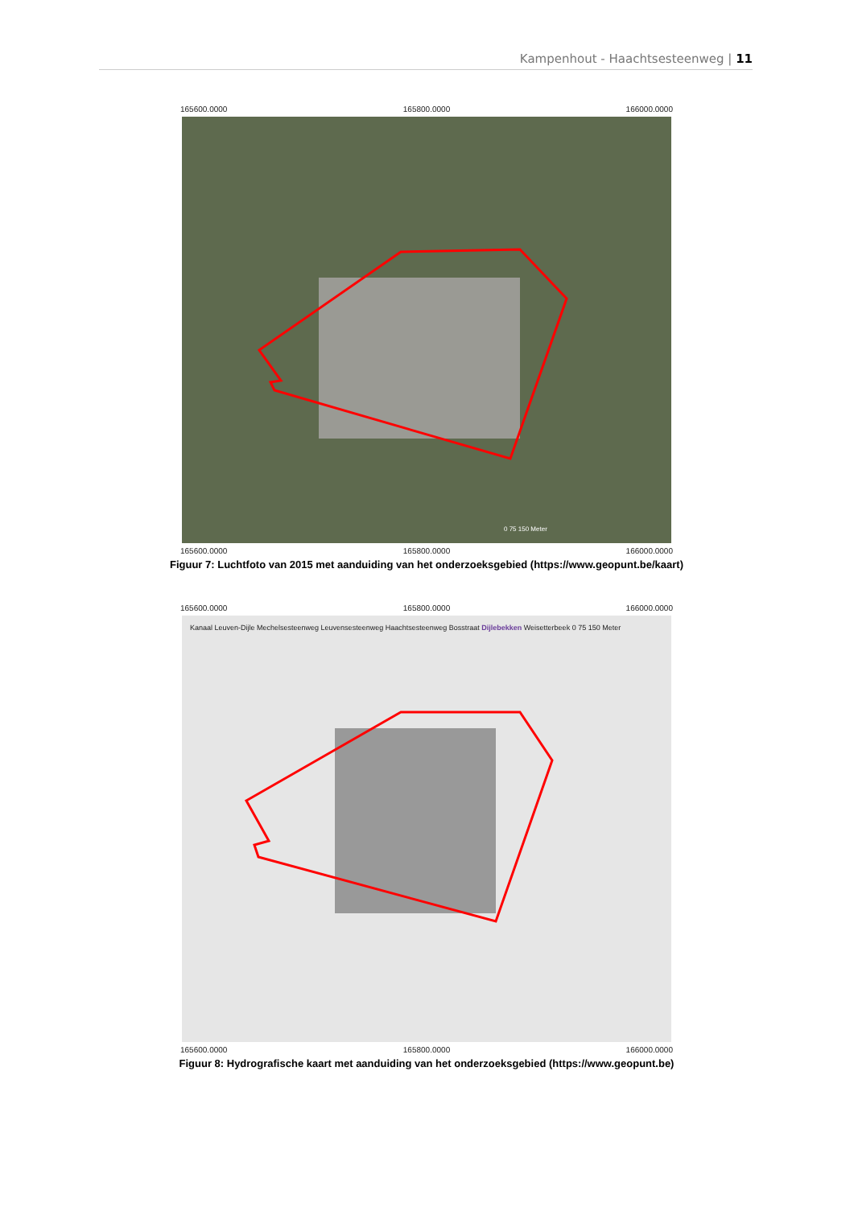Kampenhout - Haachtsesteenweg | 11
165600.0000 165800.0000 166000.0000
0 75 150 Meter
165600.0000 165800.0000 166000.0000
Figuur 7: Luchtfoto van 2015 met aanduiding van het onderzoeksgebied (https://www.geopunt.be/kaart)
165600.0000 165800.0000 166000.0000
Kanaal Leuven-Dijle Mechelsesteenweg Leuvensesteenweg Haachtsesteenweg Bosstraat Dijlebekken Weisetterbeek 0 75 150 Meter
165600.0000 165800.0000 166000.0000
Figuur 8: Hydrografische kaart met aanduiding van het onderzoeksgebied (https://www.geopunt.be)